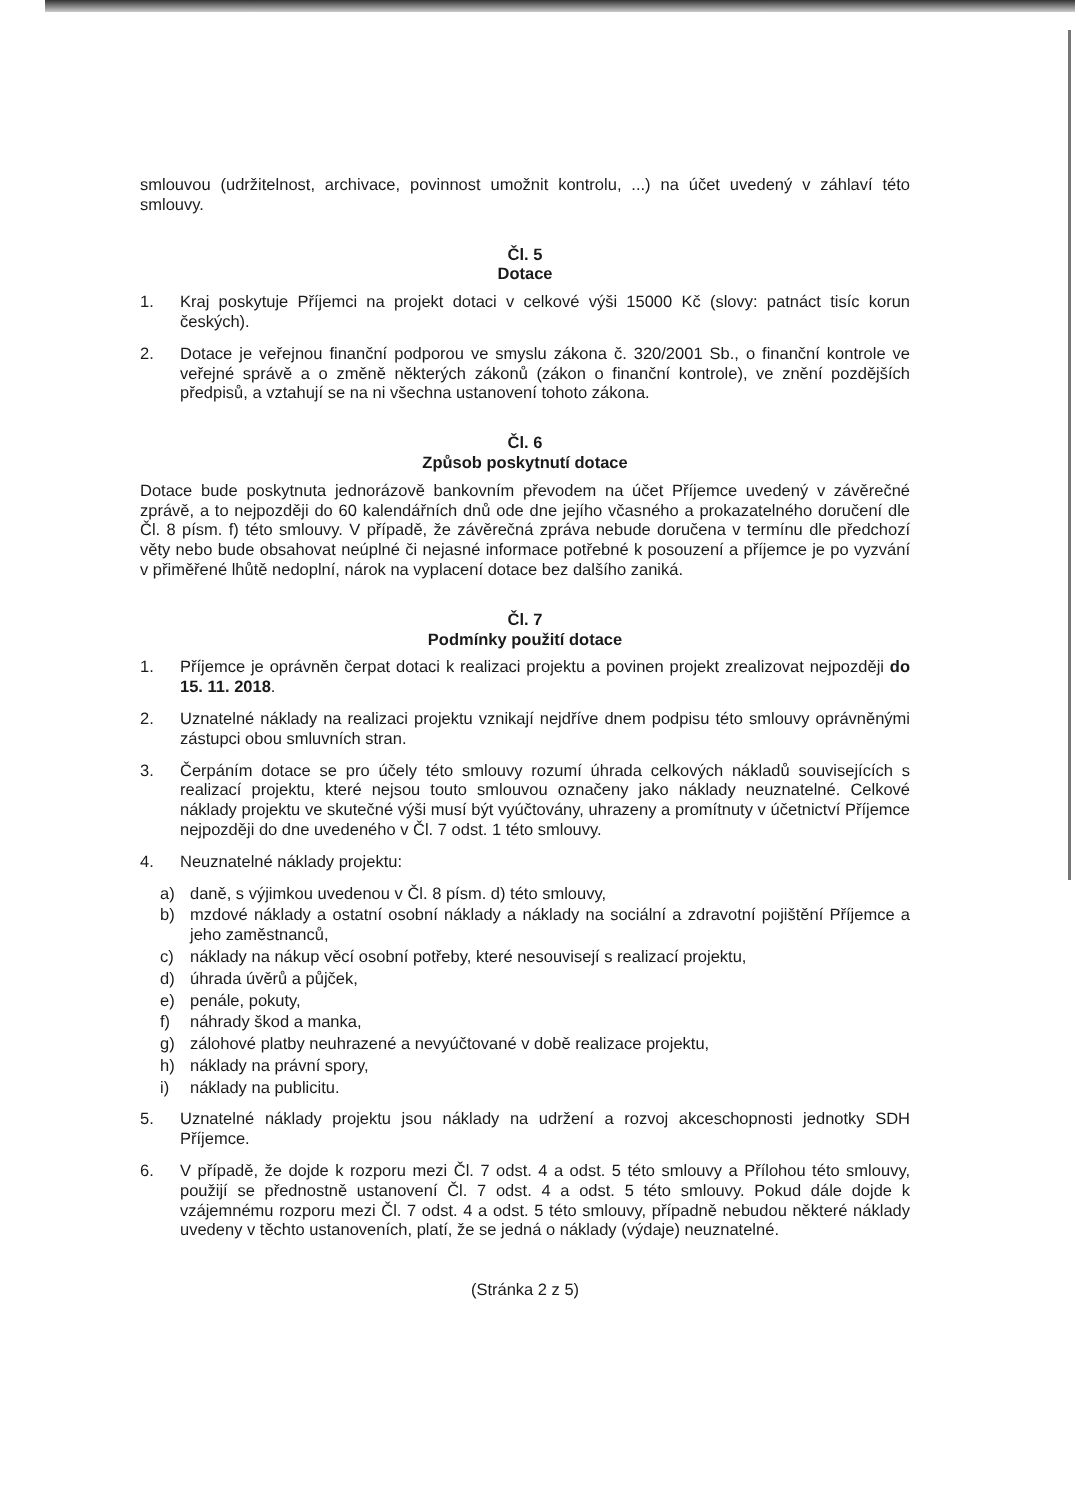smlouvou (udržitelnost, archivace, povinnost umožnit kontrolu, ...) na účet uvedený v záhlaví této smlouvy.
Čl. 5
Dotace
1. Kraj poskytuje Příjemci na projekt dotaci v celkové výši 15000 Kč (slovy: patnáct tisíc korun českých).
2. Dotace je veřejnou finanční podporou ve smyslu zákona č. 320/2001 Sb., o finanční kontrole ve veřejné správě a o změně některých zákonů (zákon o finanční kontrole), ve znění pozdějších předpisů, a vztahují se na ni všechna ustanovení tohoto zákona.
Čl. 6
Způsob poskytnutí dotace
Dotace bude poskytnuta jednorázově bankovním převodem na účet Příjemce uvedený v závěrečné zprávě, a to nejpozději do 60 kalendářních dnů ode dne jejího včasného a prokazatelného doručení dle Čl. 8 písm. f) této smlouvy. V případě, že závěrečná zpráva nebude doručena v termínu dle předchozí věty nebo bude obsahovat neúplné či nejasné informace potřebné k posouzení a příjemce je po vyzvání v přiměřené lhůtě nedoplní, nárok na vyplacení dotace bez dalšího zaniká.
Čl. 7
Podmínky použití dotace
1. Příjemce je oprávněn čerpat dotaci k realizaci projektu a povinen projekt zrealizovat nejpozději do 15. 11. 2018.
2. Uznatelné náklady na realizaci projektu vznikají nejdříve dnem podpisu této smlouvy oprávněnými zástupci obou smluvních stran.
3. Čerpáním dotace se pro účely této smlouvy rozumí úhrada celkových nákladů souvisejících s realizací projektu, které nejsou touto smlouvou označeny jako náklady neuznatelné. Celkové náklady projektu ve skutečné výši musí být vyúčtovány, uhrazeny a promítnuty v účetnictví Příjemce nejpozději do dne uvedeného v Čl. 7 odst. 1 této smlouvy.
4. Neuznatelné náklady projektu:
a) daně, s výjimkou uvedenou v Čl. 8 písm. d) této smlouvy,
b) mzdové náklady a ostatní osobní náklady a náklady na sociální a zdravotní pojištění Příjemce a jeho zaměstnanců,
c) náklady na nákup věcí osobní potřeby, které nesouvisejí s realizací projektu,
d) úhrada úvěrů a půjček,
e) penále, pokuty,
f) náhrady škod a manka,
g) zálohové platby neuhrazené a nevyúčtované v době realizace projektu,
h) náklady na právní spory,
i) náklady na publicitu.
5. Uznatelné náklady projektu jsou náklady na udržení a rozvoj akceschopnosti jednotky SDH Příjemce.
6. V případě, že dojde k rozporu mezi Čl. 7 odst. 4 a odst. 5 této smlouvy a Přílohou této smlouvy, použijí se přednostně ustanovení Čl. 7 odst. 4 a odst. 5 této smlouvy. Pokud dále dojde k vzájemnému rozporu mezi Čl. 7 odst. 4 a odst. 5 této smlouvy, případně nebudou některé náklady uvedeny v těchto ustanoveních, platí, že se jedná o náklady (výdaje) neuznatelné.
(Stránka 2 z 5)